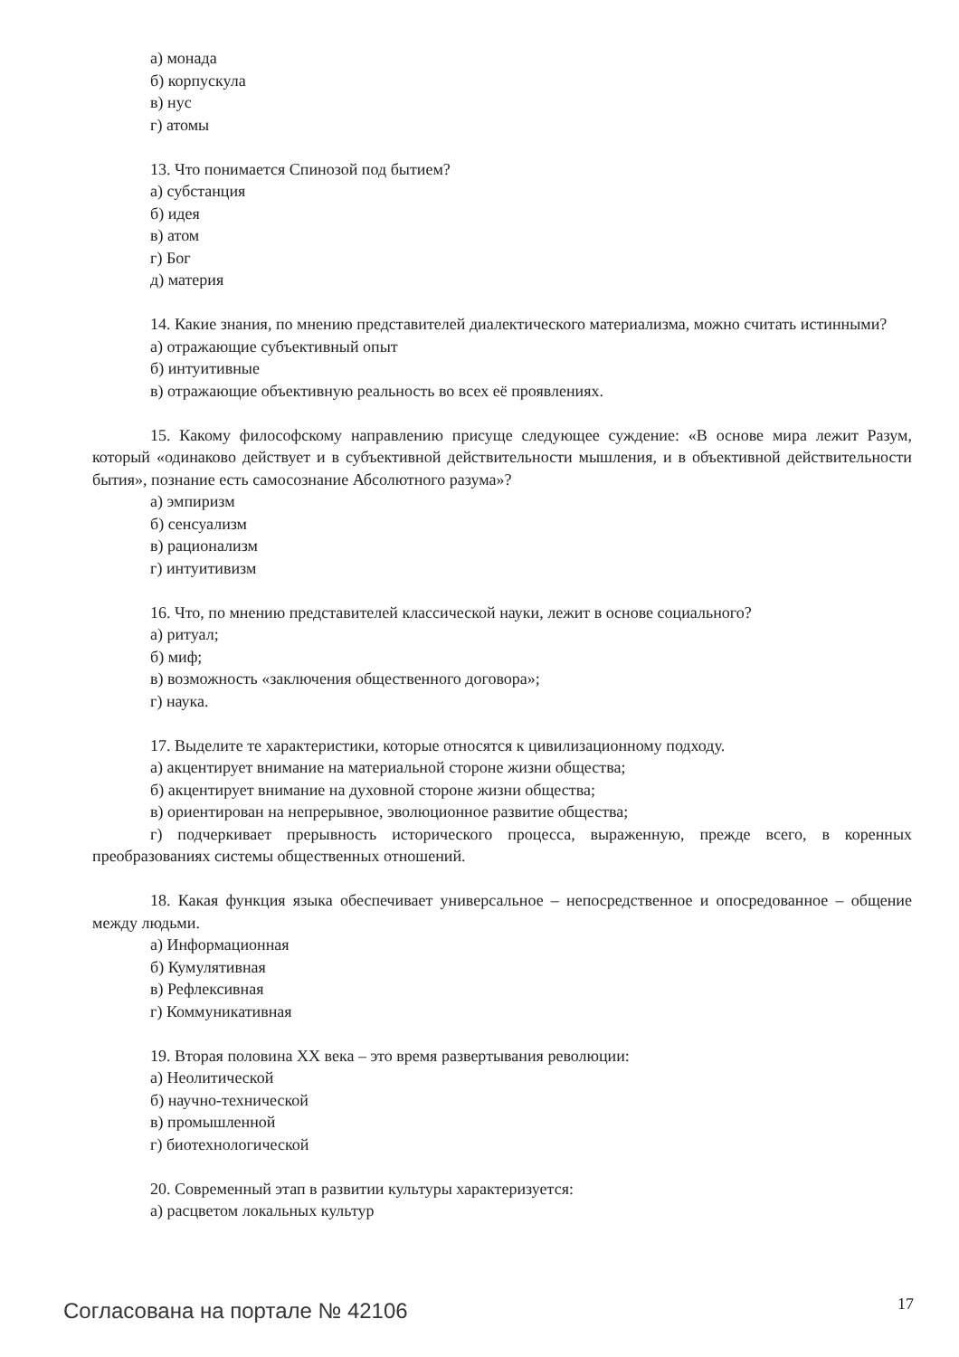а) монада
б) корпускула
в) нус
г) атомы
13. Что понимается Спинозой под бытием?
а) субстанция
б) идея
в) атом
г) Бог
д) материя
14. Какие знания, по мнению представителей диалектического материализма, можно считать истинными?
а) отражающие субъективный опыт
б) интуитивные
в) отражающие объективную реальность во всех её проявлениях.
15. Какому философскому направлению присуще следующее суждение: «В основе мира лежит Разум, который «одинаково действует и в субъективной действительности мышления, и в объективной действительности бытия», познание есть самосознание Абсолютного разума»?
а) эмпиризм
б) сенсуализм
в) рационализм
г) интуитивизм
16. Что, по мнению представителей классической науки, лежит в основе социального?
а) ритуал;
б) миф;
в) возможность «заключения общественного договора»;
г) наука.
17. Выделите те характеристики, которые относятся к цивилизационному подходу.
а) акцентирует внимание на материальной стороне жизни общества;
б) акцентирует внимание на духовной стороне жизни общества;
в) ориентирован на непрерывное, эволюционное развитие общества;
г) подчеркивает прерывность исторического процесса, выраженную, прежде всего, в коренных преобразованиях системы общественных отношений.
18. Какая функция языка обеспечивает универсальное – непосредственное и опосредованное – общение между людьми.
а) Информационная
б) Кумулятивная
в) Рефлексивная
г) Коммуникативная
19. Вторая половина XX века – это время развертывания революции:
а) Неолитической
б) научно-технической
в) промышленной
г) биотехнологической
20. Современный этап в развитии культуры характеризуется:
а) расцветом локальных культур
Согласована на портале № 42106 17